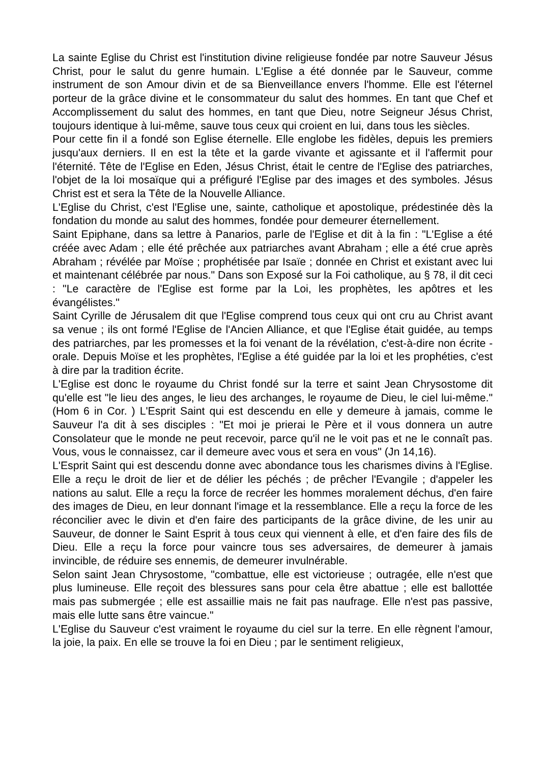La sainte Eglise du Christ est l'institution divine religieuse fondée par notre Sauveur Jésus Christ, pour le salut du genre humain. L'Eglise a été donnée par le Sauveur, comme instrument de son Amour divin et de sa Bienveillance envers l'homme. Elle est l'éternel porteur de la grâce divine et le consommateur du salut des hommes. En tant que Chef et Accomplissement du salut des hommes, en tant que Dieu, notre Seigneur Jésus Christ, toujours identique à lui-même, sauve tous ceux qui croient en lui, dans tous les siècles.
Pour cette fin il a fondé son Eglise éternelle. Elle englobe les fidèles, depuis les premiers jusqu'aux derniers. Il en est la tête et la garde vivante et agissante et il l'affermit pour l'éternité. Tête de l'Eglise en Eden, Jésus Christ, était le centre de l'Eglise des patriarches, l'objet de la loi mosaïque qui a préfiguré l'Eglise par des images et des symboles. Jésus Christ est et sera la Tête de la Nouvelle Alliance.
L'Eglise du Christ, c'est l'Eglise une, sainte, catholique et apostolique, prédestinée dès la fondation du monde au salut des hommes, fondée pour demeurer éternellement.
Saint Epiphane, dans sa lettre à Panarios, parle de l'Eglise et dit à la fin : "L'Eglise a été créée avec Adam ; elle été prêchée aux patriarches avant Abraham ; elle a été crue après Abraham ; révélée par Moïse ; prophétisée par Isaïe ; donnée en Christ et existant avec lui et maintenant célébrée par nous." Dans son Exposé sur la Foi catholique, au § 78, il dit ceci : "Le caractère de l'Eglise est forme par la Loi, les prophètes, les apôtres et les évangélistes."
Saint Cyrille de Jérusalem dit que l'Eglise comprend tous ceux qui ont cru au Christ avant sa venue ; ils ont formé l'Eglise de l'Ancien Alliance, et que l'Eglise était guidée, au temps des patriarches, par les promesses et la foi venant de la révélation, c'est-à-dire non écrite - orale. Depuis Moïse et les prophètes, l'Eglise a été guidée par la loi et les prophéties, c'est à dire par la tradition écrite.
L'Eglise est donc le royaume du Christ fondé sur la terre et saint Jean Chrysostome dit qu'elle est "le lieu des anges, le lieu des archanges, le royaume de Dieu, le ciel lui-même." (Hom 6 in Cor. ) L'Esprit Saint qui est descendu en elle y demeure à jamais, comme le Sauveur l'a dit à ses disciples : "Et moi je prierai le Père et il vous donnera un autre Consolateur que le monde ne peut recevoir, parce qu'il ne le voit pas et ne le connaît pas. Vous, vous le connaissez, car il demeure avec vous et sera en vous" (Jn 14,16).
L'Esprit Saint qui est descendu donne avec abondance tous les charismes divins à l'Eglise. Elle a reçu le droit de lier et de délier les péchés ; de prêcher l'Evangile ; d'appeler les nations au salut. Elle a reçu la force de recréer les hommes moralement déchus, d'en faire des images de Dieu, en leur donnant l'image et la ressemblance. Elle a reçu la force de les réconcilier avec le divin et d'en faire des participants de la grâce divine, de les unir au Sauveur, de donner le Saint Esprit à tous ceux qui viennent à elle, et d'en faire des fils de Dieu. Elle a reçu la force pour vaincre tous ses adversaires, de demeurer à jamais invincible, de réduire ses ennemis, de demeurer invulnérable.
Selon saint Jean Chrysostome, "combattue, elle est victorieuse ; outragée, elle n'est que plus lumineuse. Elle reçoit des blessures sans pour cela être abattue ; elle est ballottée mais pas submergée ; elle est assaillie mais ne fait pas naufrage. Elle n'est pas passive, mais elle lutte sans être vaincue."
L'Eglise du Sauveur c'est vraiment le royaume du ciel sur la terre. En elle règnent l'amour, la joie, la paix. En elle se trouve la foi en Dieu ; par le sentiment religieux,